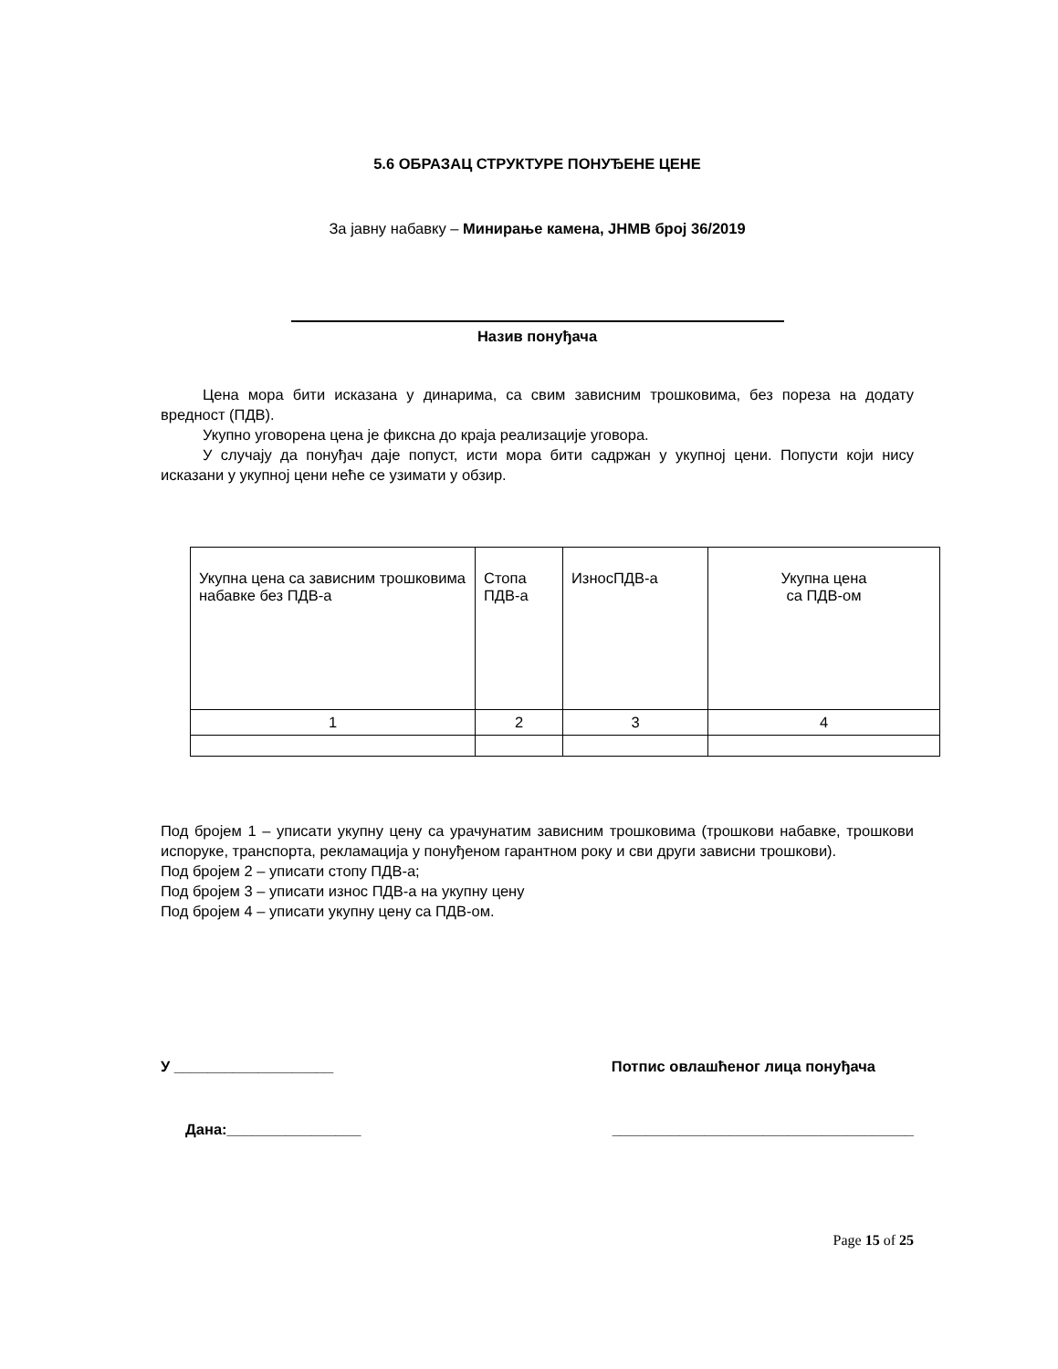5.6 ОБРАЗАЦ СТРУКТУРЕ ПОНУЂЕНЕ ЦЕНЕ
За јавну набавку – Минирање камена, ЈНМВ број 36/2019
Назив понуђача
Цена мора бити исказана у динарима, са свим зависним трошковима, без пореза на додату вредност (ПДВ).
Укупно уговорена цена је фиксна до краја реализације уговора.
У случају да понуђач даје попуст, исти мора бити садржан у укупној цени. Попусти који нису исказани у укупној цени неће се узимати у обзир.
| Укупна цена са зависним трошковима набавке без ПДВ-а | Стопа ПДВ-а | ИзносПДВ-а | Укупна цена са ПДВ-ом |
| 1 | 2 | 3 | 4 |
Под бројем 1 – уписати укупну цену са урачунатим зависним трошковима (трошкови набавке, трошкови испоруке, транспорта, рекламација у понуђеном гарантном року и сви други зависни трошкови).
Под бројем 2 – уписати стопу ПДВ-а;
Под бројем 3 – уписати износ ПДВ-а на укупну цену
Под бројем 4 – уписати укупну цену са ПДВ-ом.
У ___________________ Потпис овлашћеног лица понуђача
Дана:________________ ____________________________________
Page 15 of 25